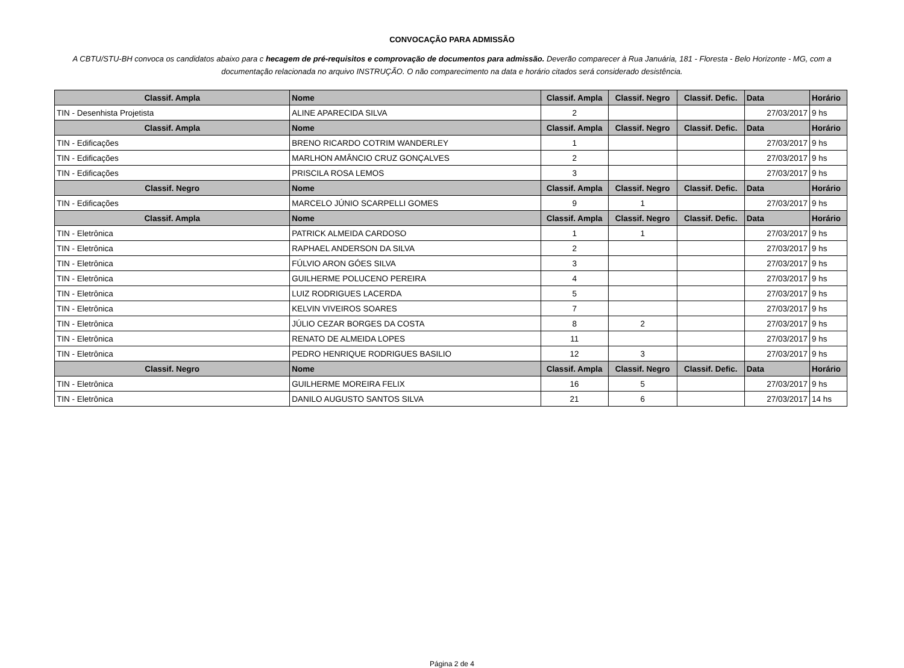CONVOCAÇÃO PARA ADMISSÃO
A CBTU/STU-BH convoca os candidatos abaixo para c hecagem de pré-requisitos e comprovação de documentos para admissão. Deverão comparecer à Rua Januária, 181 - Floresta - Belo Horizonte - MG, com a documentação relacionada no arquivo INSTRUÇÃO. O não comparecimento na data e horário citados será considerado desistência.
| Classif. Ampla | Nome | Classif. Ampla | Classif. Negro | Classif. Defic. | Data | Horário |
| --- | --- | --- | --- | --- | --- | --- |
| TIN - Desenhista Projetista | ALINE APARECIDA SILVA | 2 | | | 27/03/2017 | 9 hs |
| Classif. Ampla | Nome | Classif. Ampla | Classif. Negro | Classif. Defic. | Data | Horário |
| TIN - Edificações | BRENO RICARDO COTRIM WANDERLEY | 1 | | | 27/03/2017 | 9 hs |
| TIN - Edificações | MARLHON AMÂNCIO CRUZ GONÇALVES | 2 | | | 27/03/2017 | 9 hs |
| TIN - Edificações | PRISCILA ROSA LEMOS | 3 | | | 27/03/2017 | 9 hs |
| Classif. Negro | Nome | Classif. Ampla | Classif. Negro | Classif. Defic. | Data | Horário |
| TIN - Edificações | MARCELO JÚNIO SCARPELLI GOMES | 9 | 1 | | 27/03/2017 | 9 hs |
| Classif. Ampla | Nome | Classif. Ampla | Classif. Negro | Classif. Defic. | Data | Horário |
| TIN - Eletrônica | PATRICK ALMEIDA CARDOSO | 1 | 1 | | 27/03/2017 | 9 hs |
| TIN - Eletrônica | RAPHAEL ANDERSON DA SILVA | 2 | | | 27/03/2017 | 9 hs |
| TIN - Eletrônica | FÚLVIO ARON GÓES SILVA | 3 | | | 27/03/2017 | 9 hs |
| TIN - Eletrônica | GUILHERME POLUCENO PEREIRA | 4 | | | 27/03/2017 | 9 hs |
| TIN - Eletrônica | LUIZ RODRIGUES LACERDA | 5 | | | 27/03/2017 | 9 hs |
| TIN - Eletrônica | KELVIN VIVEIROS SOARES | 7 | | | 27/03/2017 | 9 hs |
| TIN - Eletrônica | JÚLIO CEZAR BORGES DA COSTA | 8 | 2 | | 27/03/2017 | 9 hs |
| TIN - Eletrônica | RENATO DE ALMEIDA LOPES | 11 | | | 27/03/2017 | 9 hs |
| TIN - Eletrônica | PEDRO HENRIQUE RODRIGUES BASILIO | 12 | 3 | | 27/03/2017 | 9 hs |
| Classif. Negro | Nome | Classif. Ampla | Classif. Negro | Classif. Defic. | Data | Horário |
| TIN - Eletrônica | GUILHERME MOREIRA FELIX | 16 | 5 | | 27/03/2017 | 9 hs |
| TIN - Eletrônica | DANILO AUGUSTO SANTOS SILVA | 21 | 6 | | 27/03/2017 | 14 hs |
Página 2 de 4